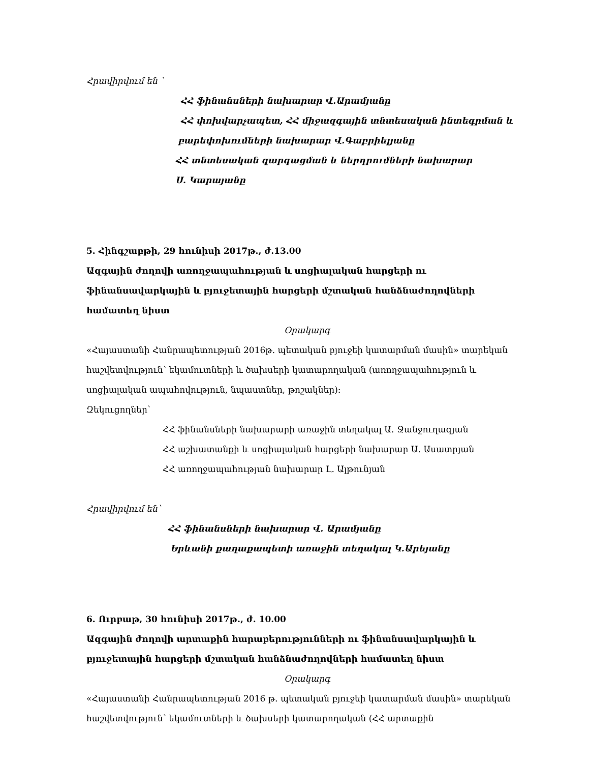Հրավիրվում են `
ՀՀ ֆինանսների նախարար Վ.Արամյանը
ՀՀ փոխվարչապետ, ՀՀ միջազգային տնտեսական ինտեգրման և
բարեփոխումների նախարար Վ.Գաբրիելյանը
ՀՀ տնտեսական զարգացման և ներդրումների նախարար
Ս. Կարայանը
5. Հինգշաբթի, 29 հունիսի 2017թ., ժ.13.00
Ազգային ժողովի առողջապահության և սոցիալական հարցերի ու ֆինանսավարկային և բյուջետային հարցերի մշտական հանձնաժողովների համատեղ նիստ
Օրակարգ
«Հայաստանի Հանրապետության 2016թ. պետական բյուջեի կատարման մասին» տարեկան հաշվետվություն՝ եկամուտների և ծախսերի կատարողական (առողջապահություն և սոցիալական ապահովություն, նպաստներ, թոշակներ):
Զեկուցողներ՝
ՀՀ ֆինանսների նախարարի առաջին տեղակալ Ա. Ջանջուղազյան
ՀՀ աշխատանքի և սոցիալական հարցերի նախարար Ա. Ասատրյան
ՀՀ առողջապահության նախարար Լ. Ալթունյան
Հրավիրվում են՝
ՀՀ ֆինանսների նախարար Վ. Արամյանը
Երևանի քաղաքապետի առաջին տեղակալ Կ.Արեյանը
6. Ուրբաթ, 30 հունիսի 2017թ., ժ. 10.00
Ազգային ժողովի արտաքին հարաբերությունների ու ֆինանսավարկային և բյուջետային հարցերի մշտական հանձնաժողովների համատեղ նիստ
Օրակարգ
«Հայաստանի Հանրապետության 2016 թ. պետական բյուջեի կատարման մասին» տարեկան հաշվետվություն՝ եկամուտների և ծախսերի կատարողական (ՀՀ արտաքին